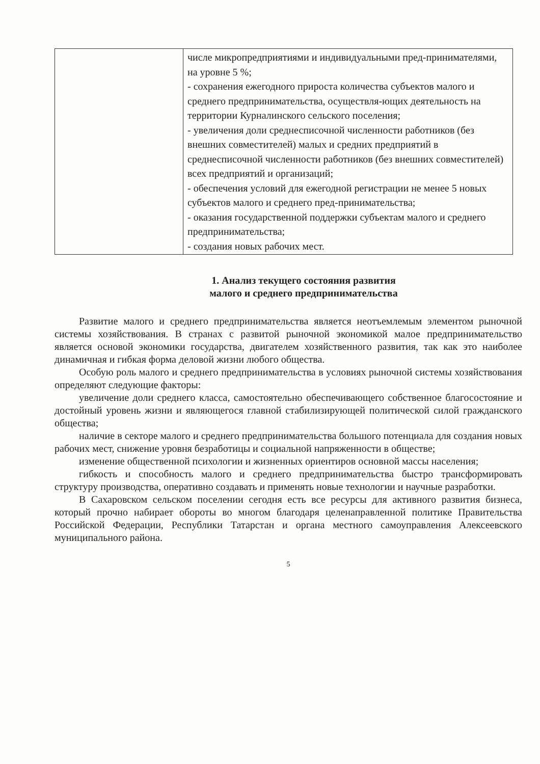| | числе микропредприятиями и индивидуальными пред-принимателями, на уровне 5 %; - сохранения ежегодного прироста количества субъектов малого и среднего предпринимательства, осуществля-ющих деятельность на территории Курналинского сельского поселения; - увеличения доли среднесписочной численности работников (без внешних совместителей) малых и средних предприятий в среднесписочной численности работников (без внешних совместителей) всех предприятий и организаций; - обеспечения условий для ежегодной регистрации не менее 5 новых субъектов малого и среднего пред-принимательства; - оказания государственной поддержки субъектам малого и среднего предпринимательства; - создания новых рабочих мест. |
1. Анализ текущего состояния развития
малого и среднего предпринимательства
Развитие малого и среднего предпринимательства является неотъемлемым элементом рыночной системы хозяйствования. В странах с развитой рыночной экономикой малое предпринимательство является основой экономики государства, двигателем хозяйственного развития, так как это наиболее динамичная и гибкая форма деловой жизни любого общества.
Особую роль малого и среднего предпринимательства в условиях рыночной системы хозяйствования определяют следующие факторы:
увеличение доли среднего класса, самостоятельно обеспечивающего собственное благосостояние и достойный уровень жизни и являющегося главной стабилизирующей политической силой гражданского общества;
наличие в секторе малого и среднего предпринимательства большого потенциала для создания новых рабочих мест, снижение уровня безработицы и социальной напряженности в обществе;
изменение общественной психологии и жизненных ориентиров основной массы населения;
гибкость и способность малого и среднего предпринимательства быстро трансформировать структуру производства, оперативно создавать и применять новые технологии и научные разработки.
В Сахаровском сельском поселении сегодня есть все ресурсы для активного развития бизнеса, который прочно набирает обороты во многом благодаря целенаправленной политике Правительства Российской Федерации, Республики Татарстан и органа местного самоуправления Алексеевского муниципального района.
5